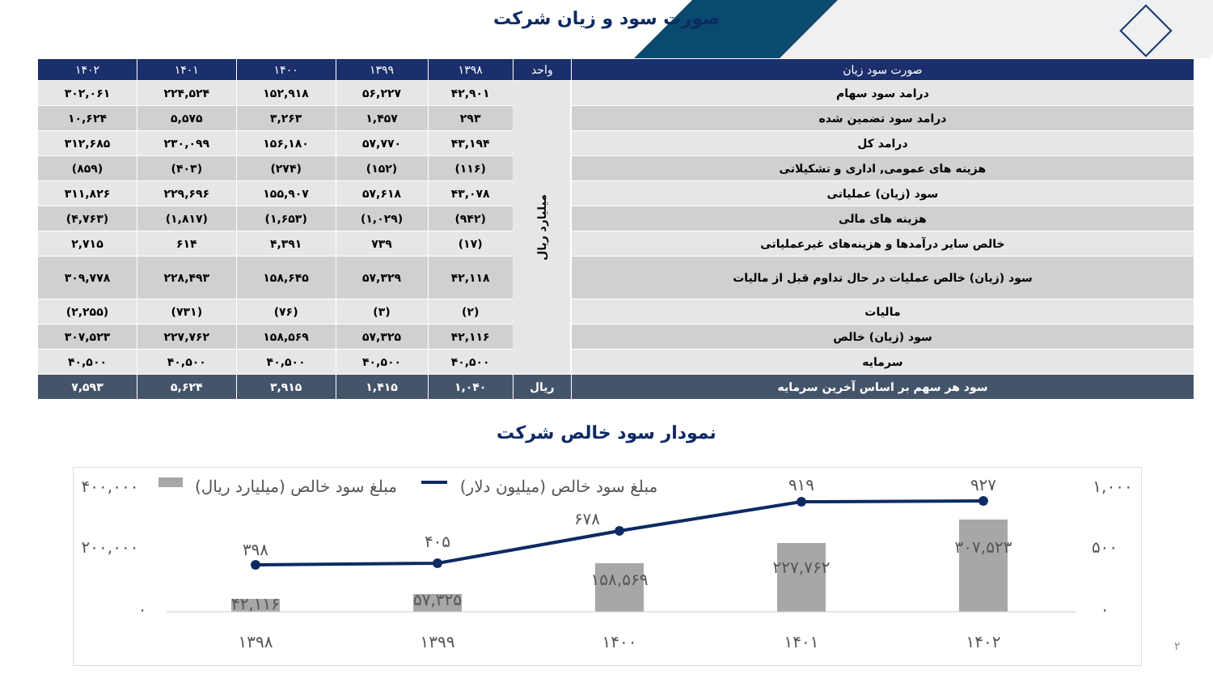صورت سود و زیان شرکت
| صورت سود زیان | واحد | ۱۳۹۸ | ۱۳۹۹ | ۱۴۰۰ | ۱۴۰۱ | ۱۴۰۲ |
| --- | --- | --- | --- | --- | --- | --- |
| درامد سود سهام | میلیارد ریال | ۴۲,۹۰۱ | ۵۶,۲۲۷ | ۱۵۲,۹۱۸ | ۲۲۴,۵۲۴ | ۳۰۲,۰۶۱ |
| درامد سود تضمین شده | | ۲۹۳ | ۱,۴۵۷ | ۳,۲۶۳ | ۵,۵۷۵ | ۱۰,۶۲۴ |
| درامد کل | | ۴۳,۱۹۴ | ۵۷,۷۷۰ | ۱۵۶,۱۸۰ | ۲۳۰,۰۹۹ | ۳۱۲,۶۸۵ |
| هزینه های عمومی, اداری و تشکیلاتی | | (۱۱۶) | (۱۵۲) | (۲۷۴) | (۴۰۳) | (۸۵۹) |
| سود (زیان) عملیاتی | | ۴۳,۰۷۸ | ۵۷,۶۱۸ | ۱۵۵,۹۰۷ | ۲۲۹,۶۹۶ | ۳۱۱,۸۲۶ |
| هزینه های مالی | | (۹۴۲) | (۱,۰۲۹) | (۱,۶۵۳) | (۱,۸۱۷) | (۴,۷۶۳) |
| خالص سایر درآمدها و هزینه‌های غیرعملیاتی | | (۱۷) | ۷۳۹ | ۴,۳۹۱ | ۶۱۴ | ۲,۷۱۵ |
| سود (زیان) خالص عملیات در حال تداوم قبل از مالیات | | ۴۲,۱۱۸ | ۵۷,۳۲۹ | ۱۵۸,۶۴۵ | ۲۲۸,۴۹۳ | ۳۰۹,۷۷۸ |
| مالیات | | (۲) | (۳) | (۷۶) | (۷۳۱) | (۲,۲۵۵) |
| سود (زیان) خالص | | ۴۲,۱۱۶ | ۵۷,۳۲۵ | ۱۵۸,۵۶۹ | ۲۲۷,۷۶۲ | ۳۰۷,۵۲۳ |
| سرمایه | | ۴۰,۵۰۰ | ۴۰,۵۰۰ | ۴۰,۵۰۰ | ۴۰,۵۰۰ | ۴۰,۵۰۰ |
| سود هر سهم بر اساس آخرین سرمایه | ریال | ۱,۰۴۰ | ۱,۴۱۵ | ۳,۹۱۵ | ۵,۶۲۴ | ۷,۵۹۳ |
نمودار سود خالص شرکت
۴۰۰,۰۰۰
۲۰۰,۰۰۰
۰
۱,۰۰۰
۵۰۰
۰
۳۹۸
۴۰۵
۶۷۸
۹۱۹
۹۲۷
۴۲,۱۱۶
۵۷,۳۲۵
۱۵۸,۵۶۹
۲۲۷,۷۶۲
۳۰۷,۵۲۳
۱۳۹۸
۱۳۹۹
۱۴۰۰
۱۴۰۱
۱۴۰۲
مبلغ سود خالص (میلیارد ریال)
مبلغ سود خالص (میلیون دلار)
۲